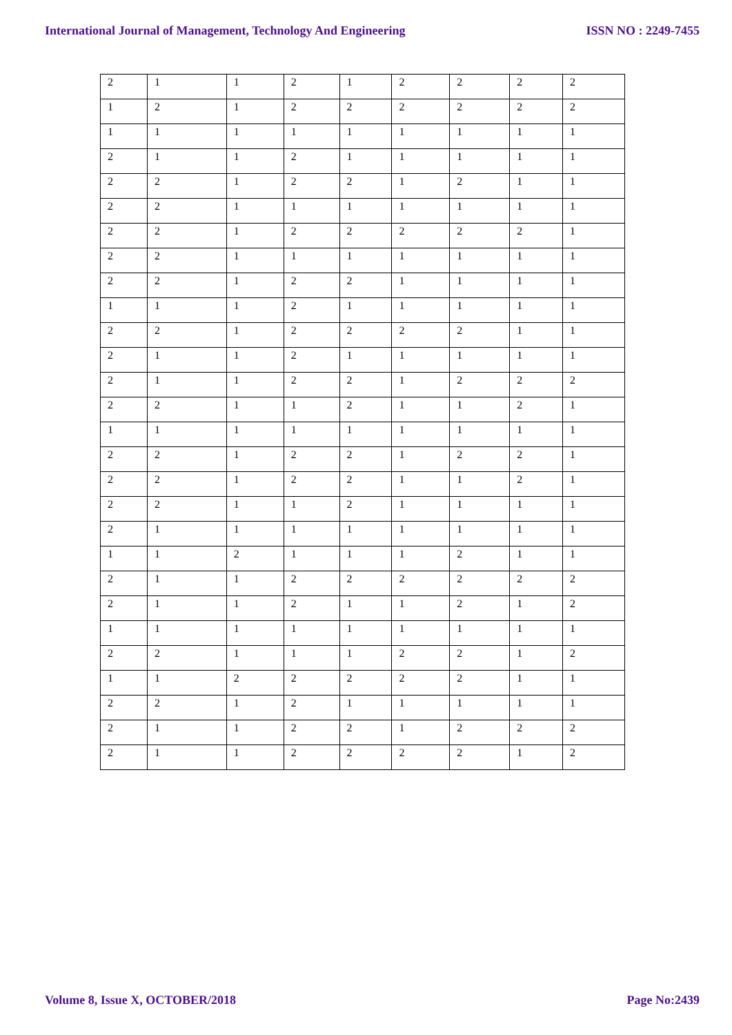International Journal of Management, Technology And Engineering ISSN NO : 2249-7455
| 2 | 1 | 1 | 2 | 1 | 2 | 2 | 2 | 2 |
| 1 | 2 | 1 | 2 | 2 | 2 | 2 | 2 | 2 |
| 1 | 1 | 1 | 1 | 1 | 1 | 1 | 1 | 1 |
| 2 | 1 | 1 | 2 | 1 | 1 | 1 | 1 | 1 |
| 2 | 2 | 1 | 2 | 2 | 1 | 2 | 1 | 1 |
| 2 | 2 | 1 | 1 | 1 | 1 | 1 | 1 | 1 |
| 2 | 2 | 1 | 2 | 2 | 2 | 2 | 2 | 1 |
| 2 | 2 | 1 | 1 | 1 | 1 | 1 | 1 | 1 |
| 2 | 2 | 1 | 2 | 2 | 1 | 1 | 1 | 1 |
| 1 | 1 | 1 | 2 | 1 | 1 | 1 | 1 | 1 |
| 2 | 2 | 1 | 2 | 2 | 2 | 2 | 1 | 1 |
| 2 | 1 | 1 | 2 | 1 | 1 | 1 | 1 | 1 |
| 2 | 1 | 1 | 2 | 2 | 1 | 2 | 2 | 2 |
| 2 | 2 | 1 | 1 | 2 | 1 | 1 | 2 | 1 |
| 1 | 1 | 1 | 1 | 1 | 1 | 1 | 1 | 1 |
| 2 | 2 | 1 | 2 | 2 | 1 | 2 | 2 | 1 |
| 2 | 2 | 1 | 2 | 2 | 1 | 1 | 2 | 1 |
| 2 | 2 | 1 | 1 | 2 | 1 | 1 | 1 | 1 |
| 2 | 1 | 1 | 1 | 1 | 1 | 1 | 1 | 1 |
| 1 | 1 | 2 | 1 | 1 | 1 | 2 | 1 | 1 |
| 2 | 1 | 1 | 2 | 2 | 2 | 2 | 2 | 2 |
| 2 | 1 | 1 | 2 | 1 | 1 | 2 | 1 | 2 |
| 1 | 1 | 1 | 1 | 1 | 1 | 1 | 1 | 1 |
| 2 | 2 | 1 | 1 | 1 | 2 | 2 | 1 | 2 |
| 1 | 1 | 2 | 2 | 2 | 2 | 2 | 1 | 1 |
| 2 | 2 | 1 | 2 | 1 | 1 | 1 | 1 | 1 |
| 2 | 1 | 1 | 2 | 2 | 1 | 2 | 2 | 2 |
| 2 | 1 | 1 | 2 | 2 | 2 | 2 | 1 | 2 |
Volume 8, Issue X, OCTOBER/2018 Page No:2439